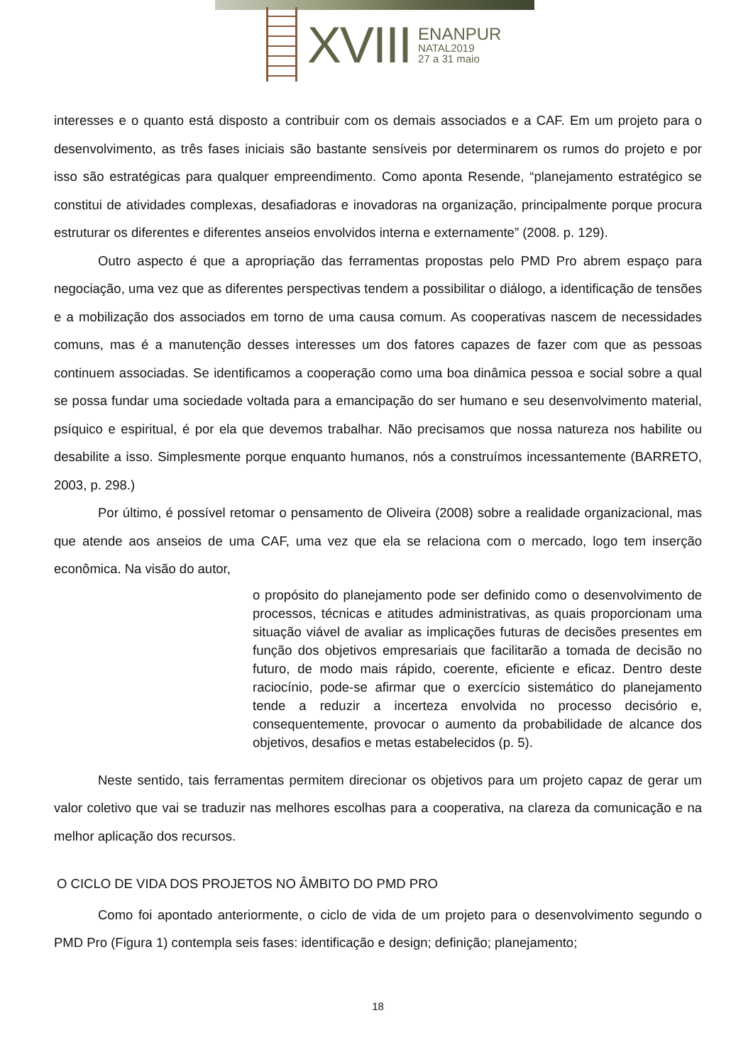XVIII
ENANPUR
NATAL2019
27 a 31 maio
interesses e o quanto está disposto a contribuir com os demais associados e a CAF. Em um projeto para o desenvolvimento, as três fases iniciais são bastante sensíveis por determinarem os rumos do projeto e por isso são estratégicas para qualquer empreendimento. Como aponta Resende, “planejamento estratégico se constitui de atividades complexas, desafiadoras e inovadoras na organização, principalmente porque procura estruturar os diferentes e diferentes anseios envolvidos interna e externamente” (2008. p. 129).
Outro aspecto é que a apropriação das ferramentas propostas pelo PMD Pro abrem espaço para negociação, uma vez que as diferentes perspectivas tendem a possibilitar o diálogo, a identificação de tensões e a mobilização dos associados em torno de uma causa comum. As cooperativas nascem de necessidades comuns, mas é a manutenção desses interesses um dos fatores capazes de fazer com que as pessoas continuem associadas. Se identificamos a cooperação como uma boa dinâmica pessoa e social sobre a qual se possa fundar uma sociedade voltada para a emancipação do ser humano e seu desenvolvimento material, psíquico e espiritual, é por ela que devemos trabalhar. Não precisamos que nossa natureza nos habilite ou desabilite a isso. Simplesmente porque enquanto humanos, nós a construímos incessantemente (BARRETO, 2003, p. 298.)
Por último, é possível retomar o pensamento de Oliveira (2008) sobre a realidade organizacional, mas que atende aos anseios de uma CAF, uma vez que ela se relaciona com o mercado, logo tem inserção econômica. Na visão do autor,
o propósito do planejamento pode ser definido como o desenvolvimento de processos, técnicas e atitudes administrativas, as quais proporcionam uma situação viável de avaliar as implicações futuras de decisões presentes em função dos objetivos empresariais que facilitarão a tomada de decisão no futuro, de modo mais rápido, coerente, eficiente e eficaz. Dentro deste raciocínio, pode-se afirmar que o exercício sistemático do planejamento tende a reduzir a incerteza envolvida no processo decisório e, consequentemente, provocar o aumento da probabilidade de alcance dos objetivos, desafios e metas estabelecidos (p. 5).
Neste sentido, tais ferramentas permitem direcionar os objetivos para um projeto capaz de gerar um valor coletivo que vai se traduzir nas melhores escolhas para a cooperativa, na clareza da comunicação e na melhor aplicação dos recursos.
O CICLO DE VIDA DOS PROJETOS NO ÂMBITO DO PMD PRO
Como foi apontado anteriormente, o ciclo de vida de um projeto para o desenvolvimento segundo o PMD Pro (Figura 1) contempla seis fases: identificação e design; definição; planejamento;
18